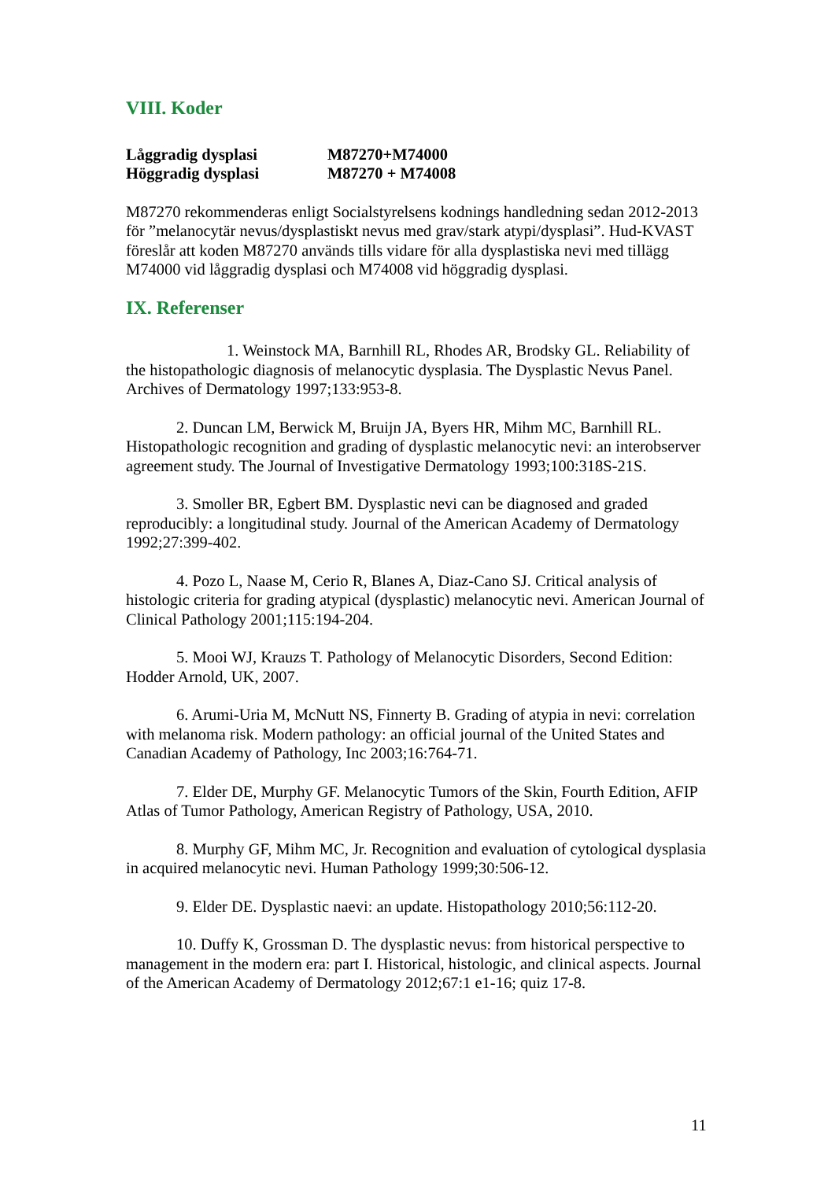VIII. Koder
Låggradig dysplasi M87270+M74000
Höggradig dysplasi M87270 + M74008
M87270 rekommenderas enligt Socialstyrelsens kodnings handledning sedan 2012-2013 för ”melanocytär nevus/dysplastiskt nevus med grav/stark atypi/dysplasi”. Hud-KVAST föreslår att koden M87270 används tills vidare för alla dysplastiska nevi med tillägg M74000 vid låggradig dysplasi och M74008 vid höggradig dysplasi.
IX. Referenser
1. Weinstock MA, Barnhill RL, Rhodes AR, Brodsky GL. Reliability of the histopathologic diagnosis of melanocytic dysplasia. The Dysplastic Nevus Panel. Archives of Dermatology 1997;133:953-8.
2. Duncan LM, Berwick M, Bruijn JA, Byers HR, Mihm MC, Barnhill RL. Histopathologic recognition and grading of dysplastic melanocytic nevi: an interobserver agreement study. The Journal of Investigative Dermatology 1993;100:318S-21S.
3. Smoller BR, Egbert BM. Dysplastic nevi can be diagnosed and graded reproducibly: a longitudinal study. Journal of the American Academy of Dermatology 1992;27:399-402.
4. Pozo L, Naase M, Cerio R, Blanes A, Diaz-Cano SJ. Critical analysis of histologic criteria for grading atypical (dysplastic) melanocytic nevi. American Journal of Clinical Pathology 2001;115:194-204.
5. Mooi WJ, Krauzs T. Pathology of Melanocytic Disorders, Second Edition: Hodder Arnold, UK, 2007.
6. Arumi-Uria M, McNutt NS, Finnerty B. Grading of atypia in nevi: correlation with melanoma risk. Modern pathology: an official journal of the United States and Canadian Academy of Pathology, Inc 2003;16:764-71.
7. Elder DE, Murphy GF. Melanocytic Tumors of the Skin, Fourth Edition, AFIP Atlas of Tumor Pathology, American Registry of Pathology, USA, 2010.
8. Murphy GF, Mihm MC, Jr. Recognition and evaluation of cytological dysplasia in acquired melanocytic nevi. Human Pathology 1999;30:506-12.
9. Elder DE. Dysplastic naevi: an update. Histopathology 2010;56:112-20.
10. Duffy K, Grossman D. The dysplastic nevus: from historical perspective to management in the modern era: part I. Historical, histologic, and clinical aspects. Journal of the American Academy of Dermatology 2012;67:1 e1-16; quiz 17-8.
11